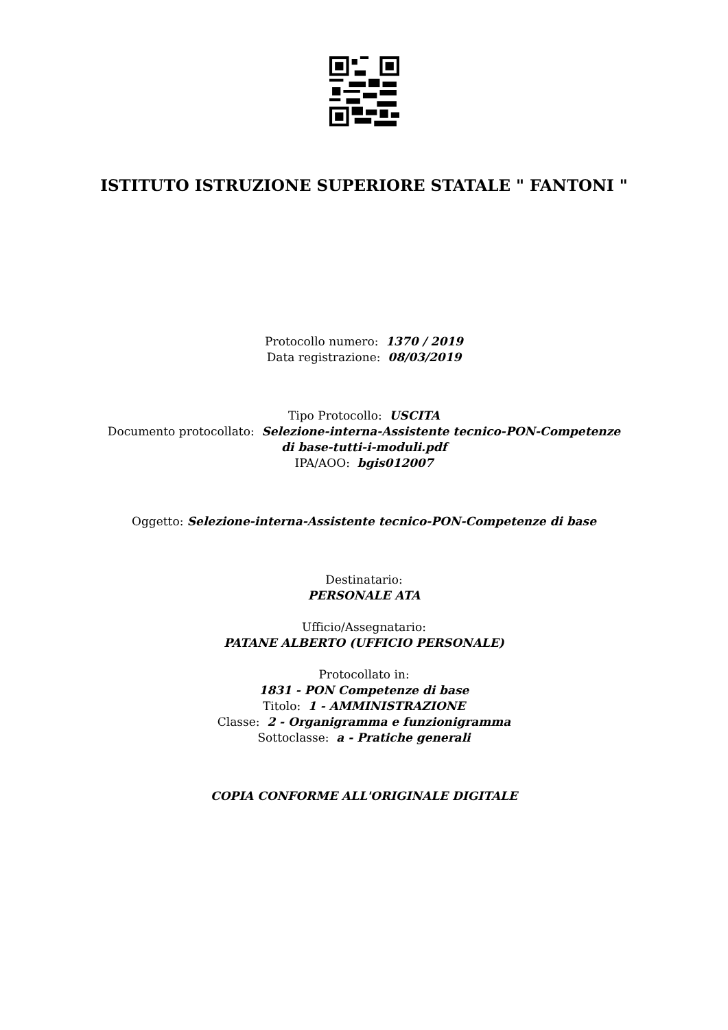ISTITUTO ISTRUZIONE SUPERIORE STATALE " FANTONI "
Protocollo numero: 1370 / 2019
Data registrazione: 08/03/2019
Tipo Protocollo: USCITA
Documento protocollato: Selezione-interna-Assistente tecnico-PON-Competenze di base-tutti-i-moduli.pdf
IPA/AOO: bgis012007
Oggetto: Selezione-interna-Assistente tecnico-PON-Competenze di base
Destinatario:
PERSONALE ATA
Ufficio/Assegnatario:
PATANE ALBERTO (UFFICIO PERSONALE)
Protocollato in:
1831 - PON Competenze di base
Titolo: 1 - AMMINISTRAZIONE
Classe: 2 - Organigramma e funzionigramma
Sottoclasse: a - Pratiche generali
COPIA CONFORME ALL'ORIGINALE DIGITALE